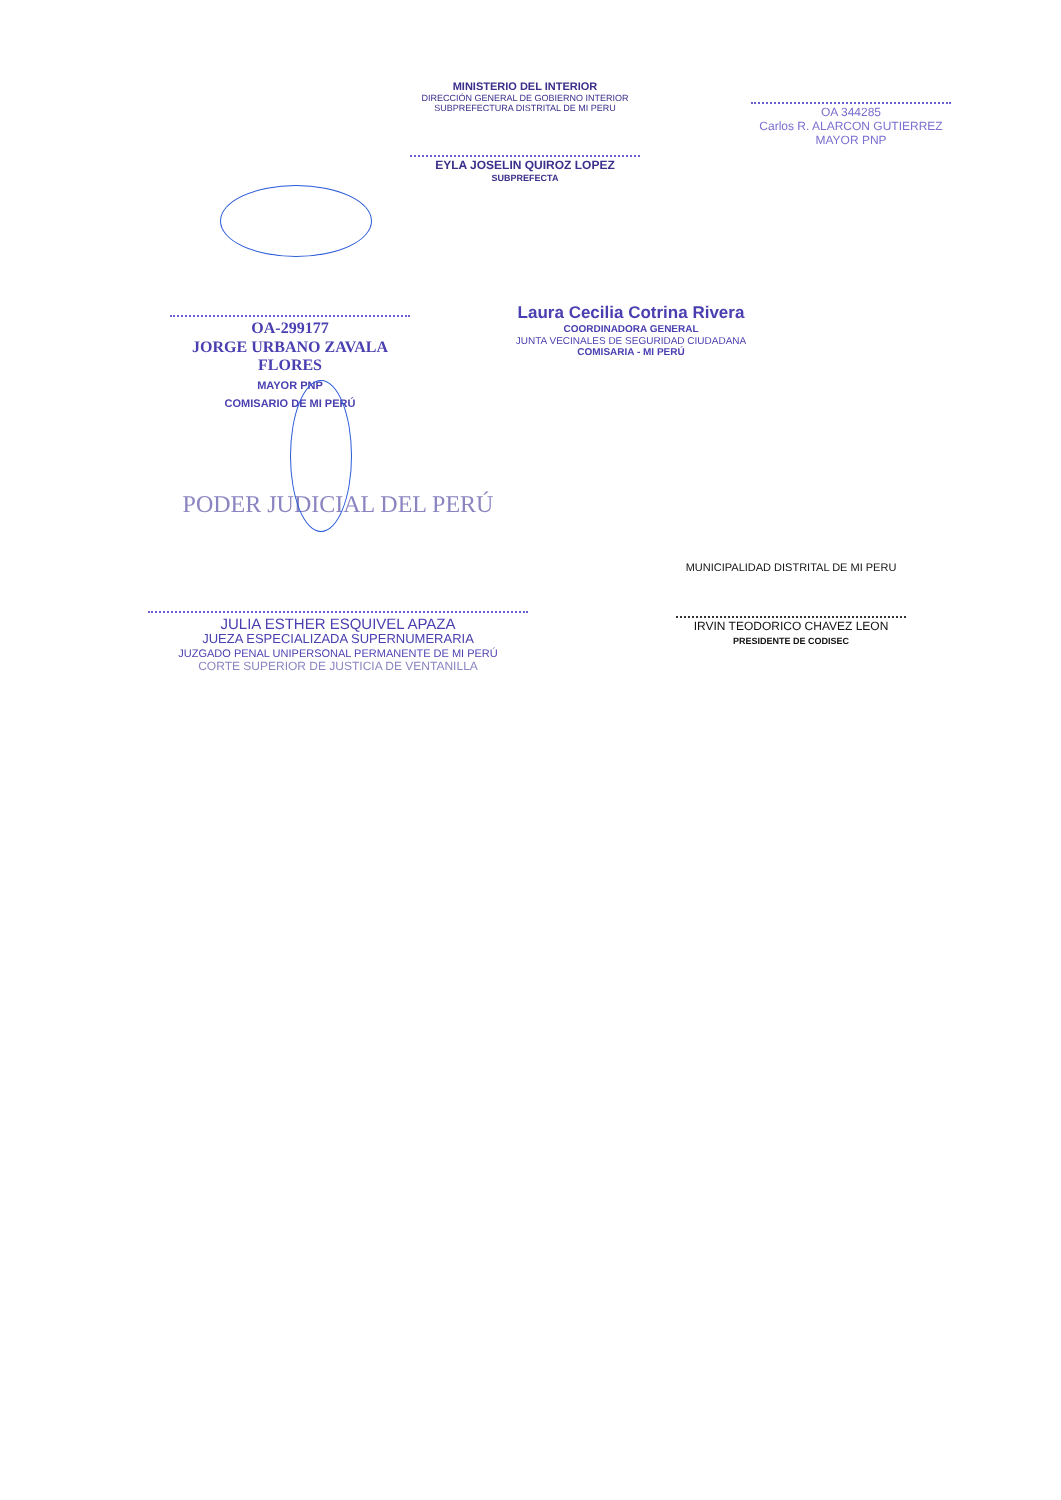MINISTERIO DEL INTERIOR
DIRECCIÓN GENERAL DE GOBIERNO INTERIOR
SUBPREFECTURA DISTRITAL DE MI PERU
EYLA JOSELIN QUIROZ LOPEZ
SUBPREFECTA
OA 344285
Carlos R. ALARCON GUTIERREZ
MAYOR PNP
OA-299177
JORGE URBANO ZAVALA FLORES
MAYOR PNP
COMISARIO DE MI PERÚ
Laura Cecilia Cotrina Rivera
COORDINADORA GENERAL
JUNTA VECINALES DE SEGURIDAD CIUDADANA
COMISARIA - MI PERÚ
PODER JUDICIAL DEL PERÚ
JULIA ESTHER ESQUIVEL APAZA
JUEZA ESPECIALIZADA SUPERNUMERARIA
JUZGADO PENAL UNIPERSONAL PERMANENTE DE MI PERÚ
CORTE SUPERIOR DE JUSTICIA DE VENTANILLA
MUNICIPALIDAD DISTRITAL DE MI PERU
IRVIN TEODORICO CHAVEZ LEON
PRESIDENTE DE CODISEC